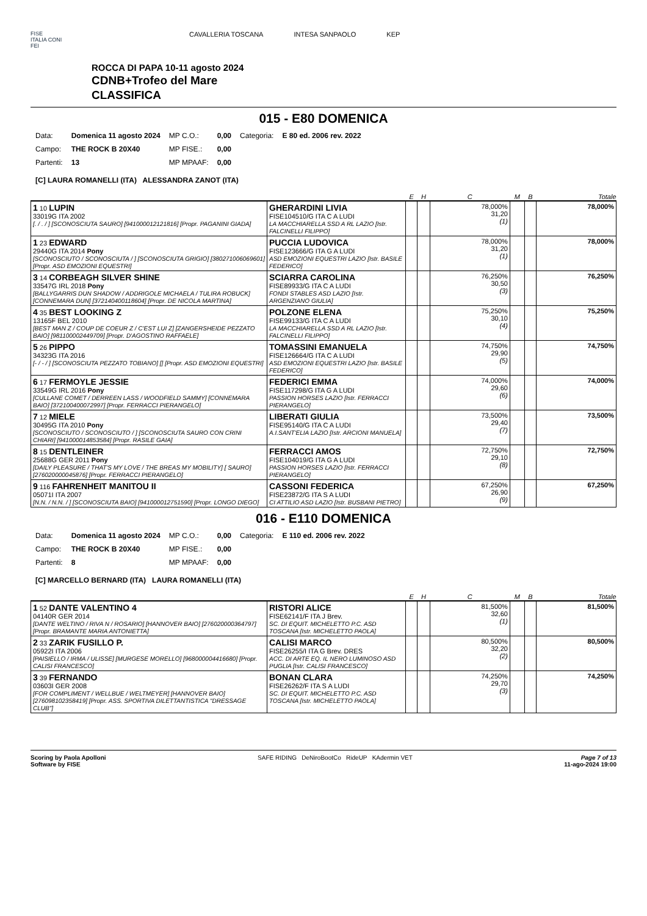FISE
ITALIA CONI
FEI
CAVALLERIA TOSCANA INTESA SANPAOLO KEP
ROCCA DI PAPA 10-11 agosto 2024
CDNB+Trofeo del Mare
CLASSIFICA
015 - E80 DOMENICA
| Data: | Domenica 11 agosto 2024 | MP C.O.: | 0,00 | Categoria: | E 80 ed. 2006 rev. 2022 |
| Campo: | THE ROCK B 20X40 | MP FISE.: | 0,00 | | |
| Partenti: | 13 | MP MPAAF: | 0,00 | | |
[C] LAURA ROMANELLI (ITA) ALESSANDRA ZANOT (ITA)
| | | E | H | C | M | B | Totale |
| --- | --- | --- | --- | --- | --- | --- | --- |
| 1 10 LUPIN 33019G ITA 2002 [. / . / ] [SCONOSCIUTA SAURO] [941000012121816] [Propr. PAGANINI GIADA] | GHERARDINI LIVIA FISE104510/G ITA C A LUDI LA MACCHIARELLA SSD A RL LAZIO [Istr. FALCINELLI FILIPPO] | | | 78,000% 31,20 (1) | | | 78,000% |
| 1 23 EDWARD 29440G ITA 2014 Pony [SCONOSCIUTO / SCONOSCIUTA / ] [SCONOSCIUTA GRIGIO] [380271006069601] [Propr. ASD EMOZIONI EQUESTRI] | PUCCIA LUDOVICA FISE123666/G ITA G A LUDI ASD EMOZIONI EQUESTRI LAZIO [Istr. BASILE FEDERICO] | | | 78,000% 31,20 (1) | | | 78,000% |
| 3 14 CORBEAGH SILVER SHINE 33547G IRL 2018 Pony [BALLYGARRIS DUN SHADOW / ADDRIGOLE MICHAELA / TULIRA ROBUCK] [CONNEMARA DUN] [372140400118604] [Propr. DE NICOLA MARTINA] | SCIARRA CAROLINA FISE89933/G ITA C A LUDI FONDI STABLES ASD LAZIO [Istr. ARGENZIANO GIULIA] | | | 76,250% 30,50 (3) | | | 76,250% |
| 4 35 BEST LOOKING Z 13165F BEL 2010 [BEST MAN Z / COUP DE COEUR Z / C'EST LUI Z] [ZANGERSHEIDE PEZZATO BAIO] [981100002449709] [Propr. D'AGOSTINO RAFFAELE] | POLZONE ELENA FISE99133/G ITA C A LUDI LA MACCHIARELLA SSD A RL LAZIO [Istr. FALCINELLI FILIPPO] | | | 75,250% 30,10 (4) | | | 75,250% |
| 5 26 PIPPO 34323G ITA 2016 [- / - / ] [SCONOSCIUTA PEZZATO TOBIANO] [] [Propr. ASD EMOZIONI EQUESTRI] | TOMASSINI EMANUELA FISE126664/G ITA C A LUDI ASD EMOZIONI EQUESTRI LAZIO [Istr. BASILE FEDERICO] | | | 74,750% 29,90 (5) | | | 74,750% |
| 6 17 FERMOYLE JESSIE 33549G IRL 2016 Pony [CULLANE COMET / DERREEN LASS / WOODFIELD SAMMY] [CONNEMARA BAIO] [372100400072997] [Propr. FERRACCI PIERANGELO] | FEDERICI EMMA FISE117298/G ITA G A LUDI PASSION HORSES LAZIO [Istr. FERRACCI PIERANGELO] | | | 74,000% 29,60 (6) | | | 74,000% |
| 7 12 MIELE 30495G ITA 2010 Pony [SCONOSCIUTO / SCONOSCIUTO / ] [SCONOSCIUTA SAURO CON CRINI CHIARI] [941000014853584] [Propr. RASILE GAIA] | LIBERATI GIULIA FISE95140/G ITA C A LUDI A.I.SANT'ELIA LAZIO [Istr. ARCIONI MANUELA] | | | 73,500% 29,40 (7) | | | 73,500% |
| 8 15 DENTLEINER 25688G GER 2011 Pony [DAILY PLEASURE / THAT'S MY LOVE / THE BREAS MY MOBILITY] [ SAURO] [276020000045876] [Propr. FERRACCI PIERANGELO] | FERRACCI AMOS FISE104019/G ITA G A LUDI PASSION HORSES LAZIO [Istr. FERRACCI PIERANGELO] | | | 72,750% 29,10 (8) | | | 72,750% |
| 9 116 FAHRENHEIT MANITOU II 05071I ITA 2007 [N.N. / N.N. / ] [SCONOSCIUTA BAIO] [941000012751590] [Propr. LONGO DIEGO] | CASSONI FEDERICA FISE23872/G ITA S A LUDI CI ATTILIO ASD LAZIO [Istr. BUSBANI PIETRO] | | | 67,250% 26,90 (9) | | | 67,250% |
016 - E110 DOMENICA
| Data: | Domenica 11 agosto 2024 | MP C.O.: | 0,00 | Categoria: | E 110 ed. 2006 rev. 2022 |
| Campo: | THE ROCK B 20X40 | MP FISE.: | 0,00 | | |
| Partenti: | 8 | MP MPAAF: | 0,00 | | |
[C] MARCELLO BERNARD (ITA) LAURA ROMANELLI (ITA)
| | | E | H | C | M | B | Totale |
| --- | --- | --- | --- | --- | --- | --- | --- |
| 1 52 DANTE VALENTINO 4 04140R GER 2014 [DANTE WELTINO / RIVA N / ROSARIO] [HANNOVER BAIO] [276020000364797] [Propr. BRAMANTE MARIA ANTONIETTA] | RISTORI ALICE FISE62141/F ITA J Brev. SC. DI EQUIT. MICHELETTO P.C. ASD TOSCANA [Istr. MICHELETTO PAOLA] | | | 81,500% 32,60 (1) | | | 81,500% |
| 2 33 ZARIK FUSILLO P. 05922I ITA 2006 [PAISIELLO / IRMA / ULISSE] [MURGESE MORELLO] [968000004416680] [Propr. CALISI FRANCESCO] | CALISI MARCO FISE26255/I ITA G Brev. DRES ACC. DI ARTE EQ. IL NERO LUMINOSO ASD PUGLIA [Istr. CALISI FRANCESCO] | | | 80,500% 32,20 (2) | | | 80,500% |
| 3 39 FERNANDO 03603I GER 2008 [FOR COMPLIMENT / WELLBUE / WELTMEYER] [HANNOVER BAIO] [276098102358419] [Propr. ASS. SPORTIVA DILETTANTISTICA "DRESSAGE CLUB"] | BONAN CLARA FISE26262/F ITA S A LUDI SC. DI EQUIT. MICHELETTO P.C. ASD TOSCANA [Istr. MICHELETTO PAOLA] | | | 74,250% 29,70 (3) | | | 74,250% |
Scoring by Paola Apolloni
Software by FISE
SAFE RIDING DeNiroBootCo RideUP KAdermin VET
Page 7 of 13
11-ago-2024 19:00